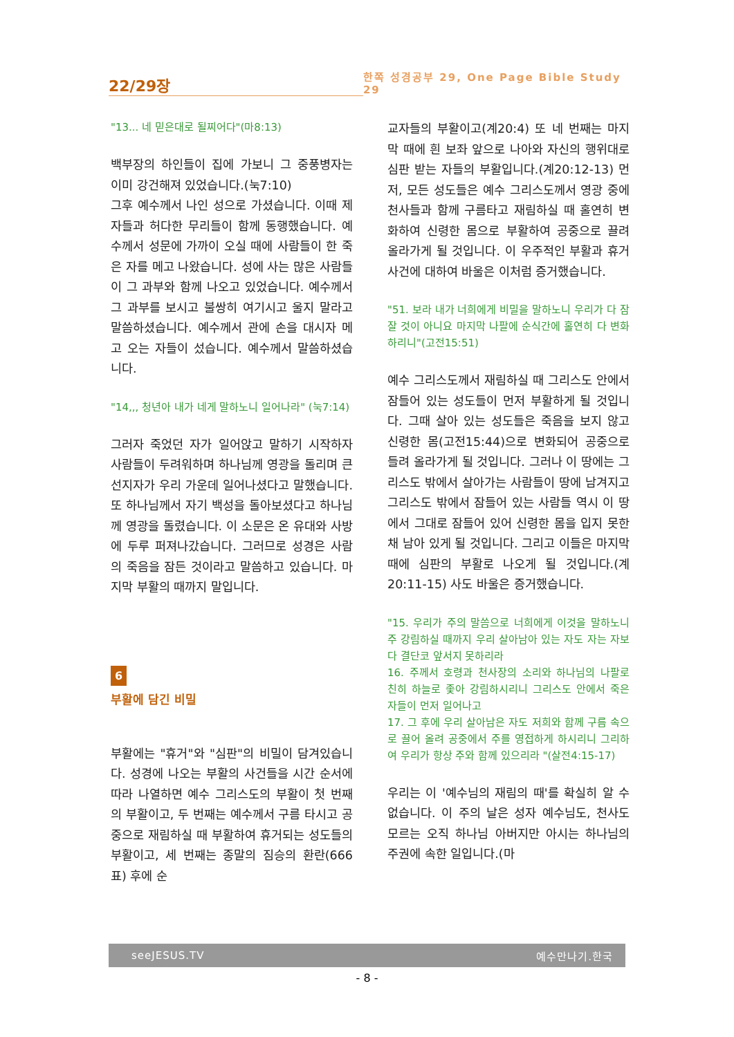22/29장
한쪽 성경공부 29, One Page Bible Study 29
"13... 네 믿은대로 될찌어다"(마8:13)
백부장의 하인들이 집에 가보니 그 중풍병자는 이미 강건해져 있었습니다.(눅7:10)
그후 예수께서 나인 성으로 가셨습니다. 이때 제자들과 허다한 무리들이 함께 동행했습니다. 예수께서 성문에 가까이 오실 때에 사람들이 한 죽은 자를 메고 나왔습니다. 성에 사는 많은 사람들이 그 과부와 함께 나오고 있었습니다. 예수께서 그 과부를 보시고 불쌍히 여기시고 울지 말라고 말씀하셨습니다. 예수께서 관에 손을 대시자 메고 오는 자들이 섰습니다. 예수께서 말씀하셨습니다.
"14,,, 청년아 내가 네게 말하노니 일어나라" (눅7:14)
그러자 죽었던 자가 일어앉고 말하기 시작하자 사람들이 두려워하며 하나님께 영광을 돌리며 큰 선지자가 우리 가운데 일어나셨다고 말했습니다. 또 하나님께서 자기 백성을 돌아보셨다고 하나님께 영광을 돌렸습니다. 이 소문은 온 유대와 사방에 두루 퍼져나갔습니다. 그러므로 성경은 사람의 죽음을 잠든 것이라고 말씀하고 있습니다. 마지막 부활의 때까지 말입니다.
6
부활에 담긴 비밀
부활에는 "휴거"와 "심판"의 비밀이 담겨있습니다. 성경에 나오는 부활의 사건들을 시간 순서에 따라 나열하면 예수 그리스도의 부활이 첫 번째의 부활이고, 두 번째는 예수께서 구름 타시고 공중으로 재림하실 때 부활하여 휴거되는 성도들의 부활이고, 세 번째는 종말의 짐승의 환란(666표) 후에 순
교자들의 부활이고(계20:4) 또 네 번째는 마지막 때에 흰 보좌 앞으로 나아와 자신의 행위대로 심판 받는 자들의 부활입니다.(계20:12-13) 먼저, 모든 성도들은 예수 그리스도께서 영광 중에 천사들과 함께 구름타고 재림하실 때 홀연히 변화하여 신령한 몸으로 부활하여 공중으로 끌려 올라가게 될 것입니다. 이 우주적인 부활과 휴거 사건에 대하여 바울은 이처럼 증거했습니다.
"51. 보라 내가 너희에게 비밀을 말하노니 우리가 다 잠잘 것이 아니요 마지막 나팔에 순식간에 홀연히 다 변화하리니"(고전15:51)
예수 그리스도께서 재림하실 때 그리스도 안에서 잠들어 있는 성도들이 먼저 부활하게 될 것입니다. 그때 살아 있는 성도들은 죽음을 보지 않고 신령한 몸(고전15:44)으로 변화되어 공중으로 들려 올라가게 될 것입니다. 그러나 이 땅에는 그리스도 밖에서 살아가는 사람들이 땅에 남겨지고 그리스도 밖에서 잠들어 있는 사람들 역시 이 땅에서 그대로 잠들어 있어 신령한 몸을 입지 못한 채 남아 있게 될 것입니다. 그리고 이들은 마지막 때에 심판의 부활로 나오게 될 것입니다.(계20:11-15) 사도 바울은 증거했습니다.
"15. 우리가 주의 말씀으로 너희에게 이것을 말하노니 주 강림하실 때까지 우리 살아남아 있는 자도 자는 자보다 결단코 앞서지 못하리라
16. 주께서 호령과 천사장의 소리와 하나님의 나팔로 친히 하늘로 좇아 강림하시리니 그리스도 안에서 죽은 자들이 먼저 일어나고
17. 그 후에 우리 살아남은 자도 저희와 함께 구름 속으로 끌어 올려 공중에서 주를 영접하게 하시리니 그리하여 우리가 항상 주와 함께 있으리라 "(살전4:15-17)
우리는 이 '예수님의 재림의 때'를 확실히 알 수 없습니다. 이 주의 날은 성자 예수님도, 천사도 모르는 오직 하나님 아버지만 아시는 하나님의 주권에 속한 일입니다.(마
seeJESUS.TV 예수만나기.한국
- 8 -